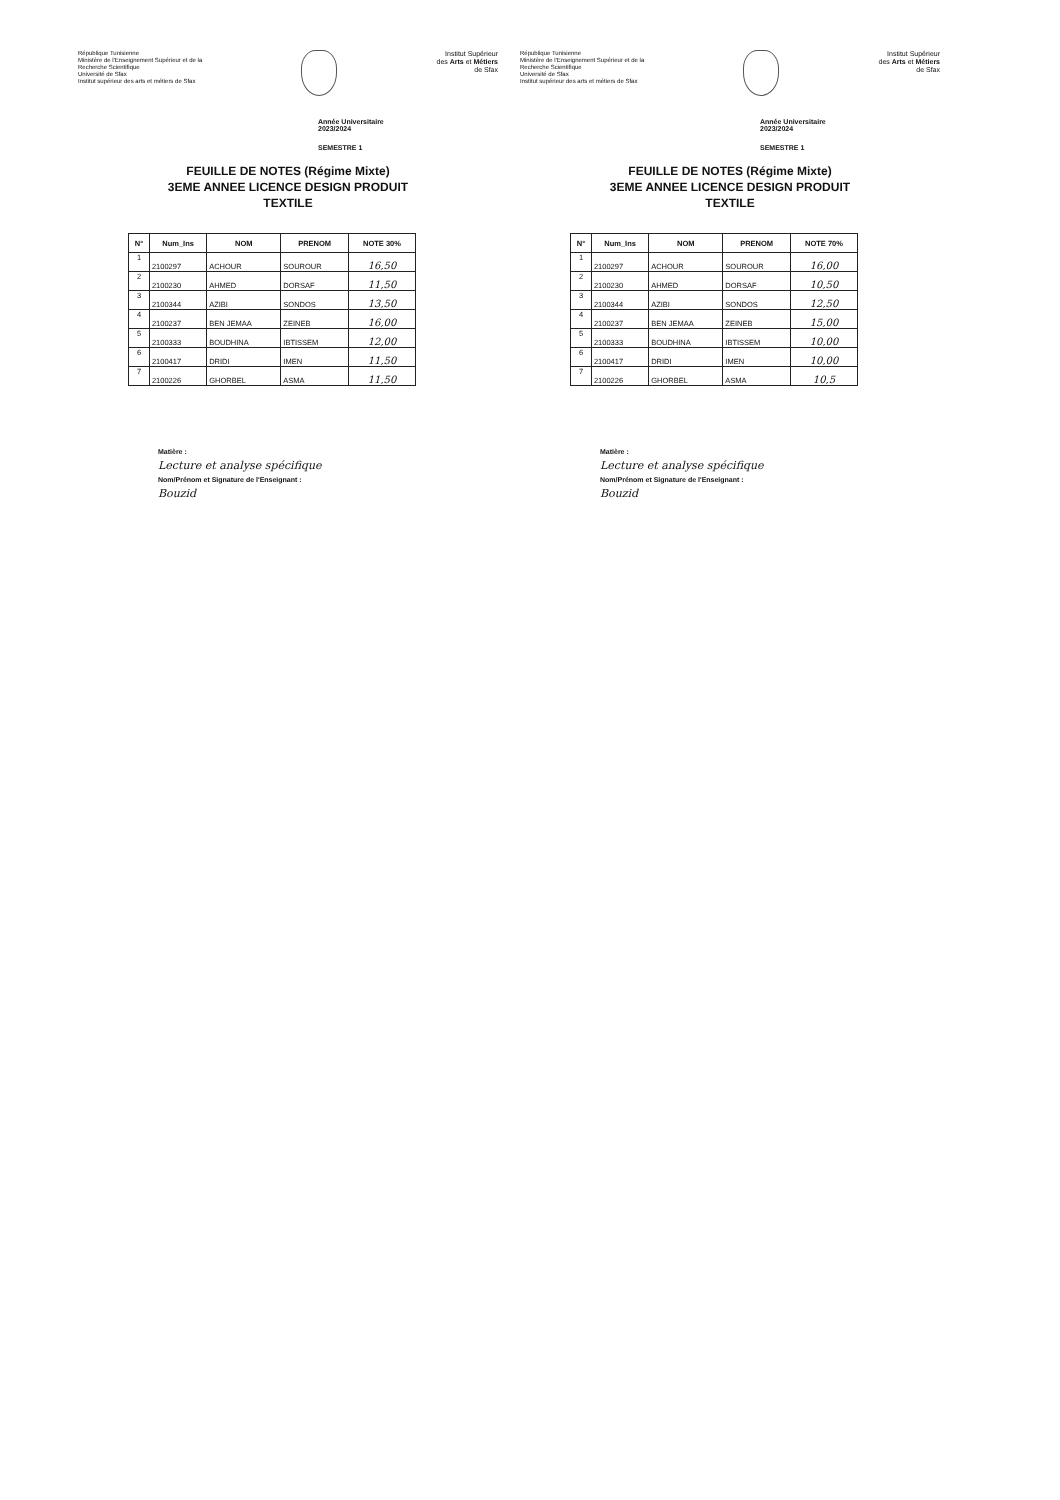République Tunisienne
Ministère de l'Enseignement Supérieur et de la
Recherche Scientifique
Université de Sfax
Institut supérieur des arts et métiers de Sfax
Institut Supérieur
des Arts et Métiers
de Sfax
Année Universitaire
2023/2024
SEMESTRE 1
FEUILLE DE NOTES (Régime Mixte)
3EME ANNEE LICENCE DESIGN PRODUIT
TEXTILE
| N° | Num_Ins | NOM | PRENOM | NOTE 30% |
| --- | --- | --- | --- | --- |
| 1 | 2100297 | ACHOUR | SOUROUR | 16,50 |
| 2 | 2100230 | AHMED | DORSAF | 11,50 |
| 3 | 2100344 | AZIBI | SONDOS | 13,50 |
| 4 | 2100237 | BEN JEMAA | ZEINEB | 16,00 |
| 5 | 2100333 | BOUDHINA | IBTISSEM | 12,00 |
| 6 | 2100417 | DRIDI | IMEN | 11,50 |
| 7 | 2100226 | GHORBEL | ASMA | 11,50 |
Matière :
Lecture et analyse spécifique
Nom/Prénom et Signature de l'Enseignant :
Bouzid
République Tunisienne
Ministère de l'Enseignement Supérieur et de la
Recherche Scientifique
Université de Sfax
Institut supérieur des arts et métiers de Sfax
Institut Supérieur
des Arts et Métiers
de Sfax
Année Universitaire
2023/2024
SEMESTRE 1
FEUILLE DE NOTES (Régime Mixte)
3EME ANNEE LICENCE DESIGN PRODUIT
TEXTILE
| N° | Num_Ins | NOM | PRENOM | NOTE 70% |
| --- | --- | --- | --- | --- |
| 1 | 2100297 | ACHOUR | SOUROUR | 16,00 |
| 2 | 2100230 | AHMED | DORSAF | 10,50 |
| 3 | 2100344 | AZIBI | SONDOS | 12,50 |
| 4 | 2100237 | BEN JEMAA | ZEINEB | 15,00 |
| 5 | 2100333 | BOUDHINA | IBTISSEM | 10,00 |
| 6 | 2100417 | DRIDI | IMEN | 10,00 |
| 7 | 2100226 | GHORBEL | ASMA | 10,5 |
Matière :
Lecture et analyse spécifique
Nom/Prénom et Signature de l'Enseignant :
Bouzid